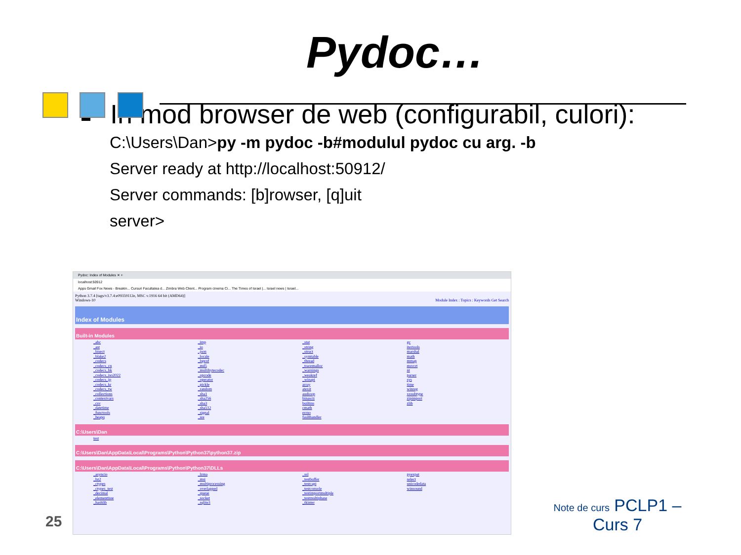Pydoc…
In mod browser de web (configurabil, culori):
C:\Users\Dan>py -m pydoc -b#modulul pydoc cu arg. -b
Server ready at http://localhost:50912/
Server commands: [b]rowser, [q]uit
server>
Pydoc: Index of Modules ✕ +
localhost:50912
Apps Gmail Fox News - Breakin... Cursuri Facultatea d... Zimbra Web Client... Program cinema Ci... The Times of Israel |... Israel news | Israel...
Python 3.7.4 [tags/v3.7.4:e09359112e, MSC v.1916 64 bit (AMD64)]
Windows-10 Module Index : Topics : Keywords Get Search
Index of Modules
Built-in Modules
| _abc _ast _bisect _blake2 _codecs _codecs_cn _codecs_hk _codecs_iso2022 _codecs_jp _codecs_kr _codecs_tw _collections _contextvars _csv _datetime _functools _heapq | _imp _io _json _locale _lsprof _md5 _multibytecodec _opcode _operator _pickle _random _sha1 _sha256 _sha3 _sha512 _signal _sre | _stat _string _struct _symtable _thread _tracemalloc _warnings _weakref _winapi array atexit audioop binascii builtins cmath errno faulthandler | gc itertools marshal math mmap msvcrt nt parser sys time winreg xxsubtype zipimport zlib |
C:\Users\Dan
| test |
C:\Users\Dan\AppData\Local\Programs\Python\Python37\python37.zip
C:\Users\Dan\AppData\Local\Programs\Python\Python37\DLLs
| _asyncio _bz2 _ctypes _ctypes_test _decimal _elementtree _hashlib | _lzma _msi _multiprocessing _overlapped _queue _socket _sqlite3 | _ssl _testbuffer _testcapi _testconsole _testimportmultiple _testmultiphase _tkinter | pyexpat select unicodedata winsound |
25
Note de curs PCLP1 –
Curs 7